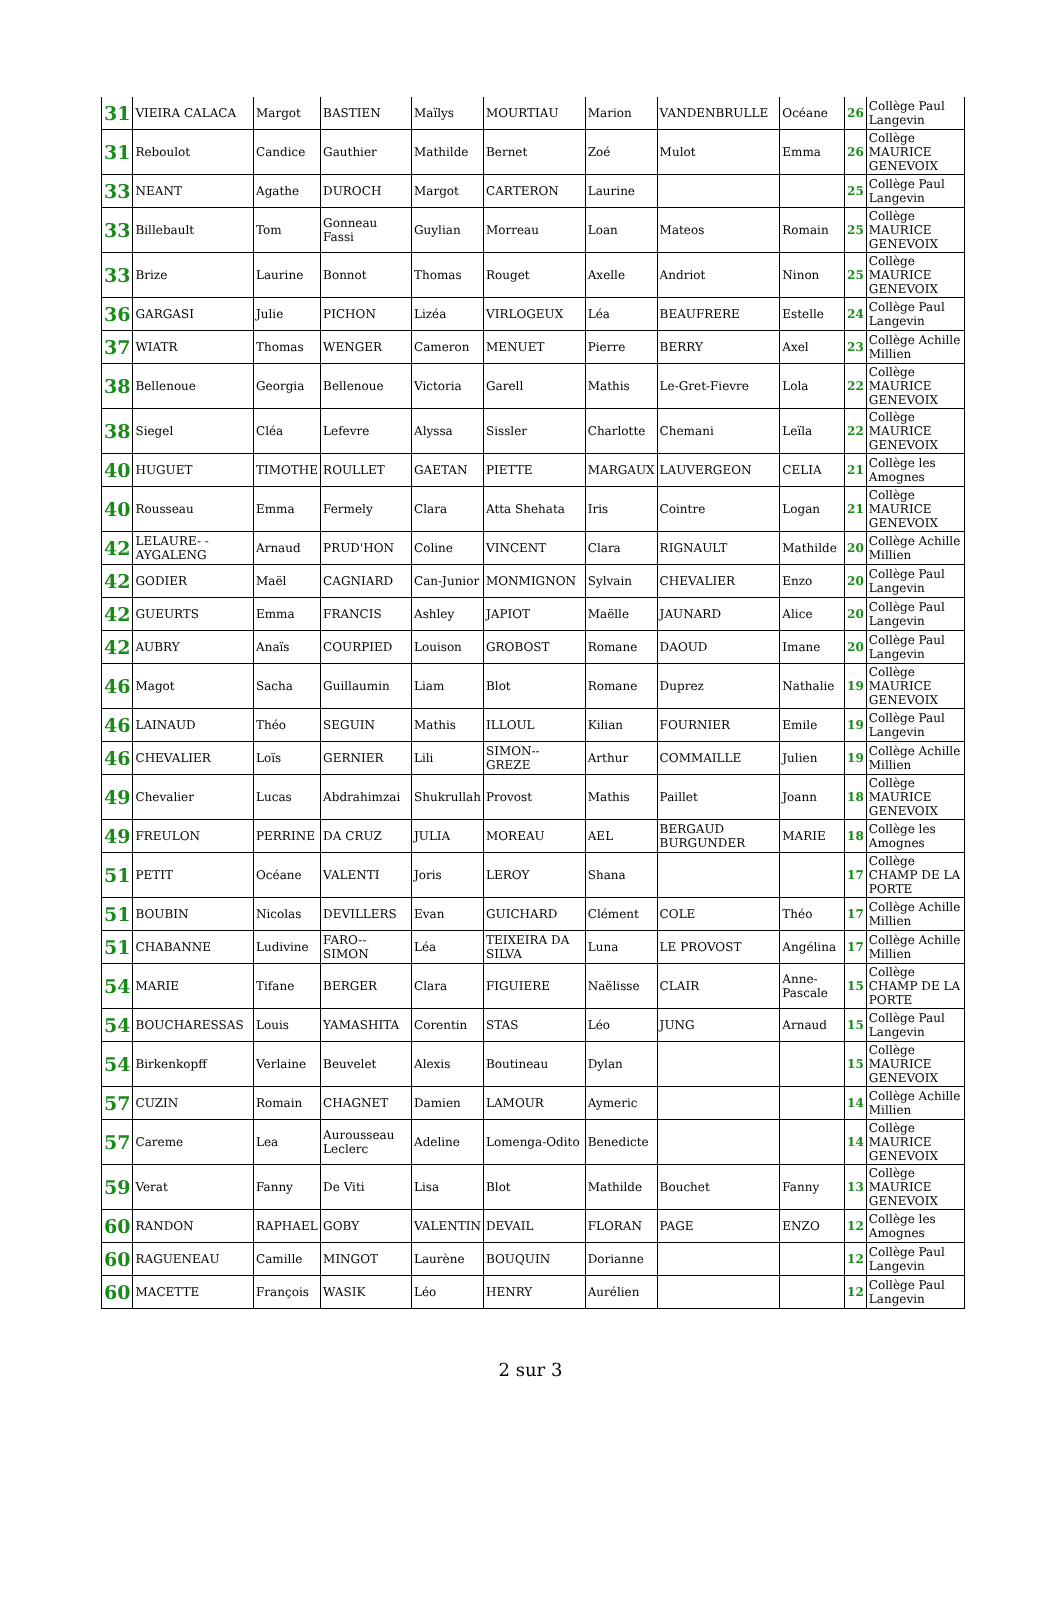| 31 | VIEIRA CALACA | Margot | BASTIEN | Maïlys | MOURTIAU | Marion | VANDENBRULLE | Océane | 26 | Collège Paul Langevin |
| 31 | Reboulot | Candice | Gauthier | Mathilde | Bernet | Zoé | Mulot | Emma | 26 | Collège MAURICE GENEVOIX |
| 33 | NEANT | Agathe | DUROCH | Margot | CARTERON | Laurine | | | 25 | Collège Paul Langevin |
| 33 | Billebault | Tom | Gonneau Fassi | Guylian | Morreau | Loan | Mateos | Romain | 25 | Collège MAURICE GENEVOIX |
| 33 | Brize | Laurine | Bonnot | Thomas | Rouget | Axelle | Andriot | Ninon | 25 | Collège MAURICE GENEVOIX |
| 36 | GARGASI | Julie | PICHON | Lizéa | VIRLOGEUX | Léa | BEAUFRERE | Estelle | 24 | Collège Paul Langevin |
| 37 | WIATR | Thomas | WENGER | Cameron | MENUET | Pierre | BERRY | Axel | 23 | Collège Achille Millien |
| 38 | Bellenoue | Georgia | Bellenoue | Victoria | Garell | Mathis | Le-Gret-Fievre | Lola | 22 | Collège MAURICE GENEVOIX |
| 38 | Siegel | Cléa | Lefevre | Alyssa | Sissler | Charlotte | Chemani | Leïla | 22 | Collège MAURICE GENEVOIX |
| 40 | HUGUET | TIMOTHE | ROULLET | GAETAN | PIETTE | MARGAUX | LAUVERGEON | CELIA | 21 | Collège les Amognes |
| 40 | Rousseau | Emma | Fermely | Clara | Atta Shehata | Iris | Cointre | Logan | 21 | Collège MAURICE GENEVOIX |
| 42 | LELAURE- -AYGALENG | Arnaud | PRUD'HON | Coline | VINCENT | Clara | RIGNAULT | Mathilde | 20 | Collège Achille Millien |
| 42 | GODIER | Maël | CAGNIARD | Can-Junior | MONMIGNON | Sylvain | CHEVALIER | Enzo | 20 | Collège Paul Langevin |
| 42 | GUEURTS | Emma | FRANCIS | Ashley | JAPIOT | Maëlle | JAUNARD | Alice | 20 | Collège Paul Langevin |
| 42 | AUBRY | Anaïs | COURPIED | Louison | GROBOST | Romane | DAOUD | Imane | 20 | Collège Paul Langevin |
| 46 | Magot | Sacha | Guillaumin | Liam | Blot | Romane | Duprez | Nathalie | 19 | Collège MAURICE GENEVOIX |
| 46 | LAINAUD | Théo | SEGUIN | Mathis | ILLOUL | Kilian | FOURNIER | Emile | 19 | Collège Paul Langevin |
| 46 | CHEVALIER | Loïs | GERNIER | Lili | SIMON--GREZE | Arthur | COMMAILLE | Julien | 19 | Collège Achille Millien |
| 49 | Chevalier | Lucas | Abdrahimzai | Shukrullah | Provost | Mathis | Paillet | Joann | 18 | Collège MAURICE GENEVOIX |
| 49 | FREULON | PERRINE | DA CRUZ | JULIA | MOREAU | AEL | BERGAUD BURGUNDER | MARIE | 18 | Collège les Amognes |
| 51 | PETIT | Océane | VALENTI | Joris | LEROY | Shana | | | 17 | Collège CHAMP DE LA PORTE |
| 51 | BOUBIN | Nicolas | DEVILLERS | Evan | GUICHARD | Clément | COLE | Théo | 17 | Collège Achille Millien |
| 51 | CHABANNE | Ludivine | FARO--SIMON | Léa | TEIXEIRA DA SILVA | Luna | LE PROVOST | Angélina | 17 | Collège Achille Millien |
| 54 | MARIE | Tifane | BERGER | Clara | FIGUIERE | Naëlisse | CLAIR | Anne-Pascale | 15 | Collège CHAMP DE LA PORTE |
| 54 | BOUCHARESSAS | Louis | YAMASHITA | Corentin | STAS | Léo | JUNG | Arnaud | 15 | Collège Paul Langevin |
| 54 | Birkenkopff | Verlaine | Beuvelet | Alexis | Boutineau | Dylan | | | 15 | Collège MAURICE GENEVOIX |
| 57 | CUZIN | Romain | CHAGNET | Damien | LAMOUR | Aymeric | | | 14 | Collège Achille Millien |
| 57 | Careme | Lea | Aurousseau Leclerc | Adeline | Lomenga-Odito | Benedicte | | | 14 | Collège MAURICE GENEVOIX |
| 59 | Verat | Fanny | De Viti | Lisa | Blot | Mathilde | Bouchet | Fanny | 13 | Collège MAURICE GENEVOIX |
| 60 | RANDON | RAPHAEL | GOBY | VALENTIN | DEVAIL | FLORAN | PAGE | ENZO | 12 | Collège les Amognes |
| 60 | RAGUENEAU | Camille | MINGOT | Laurène | BOUQUIN | Dorianne | | | 12 | Collège Paul Langevin |
| 60 | MACETTE | François | WASIK | Léo | HENRY | Aurélien | | | 12 | Collège Paul Langevin |
2 sur 3